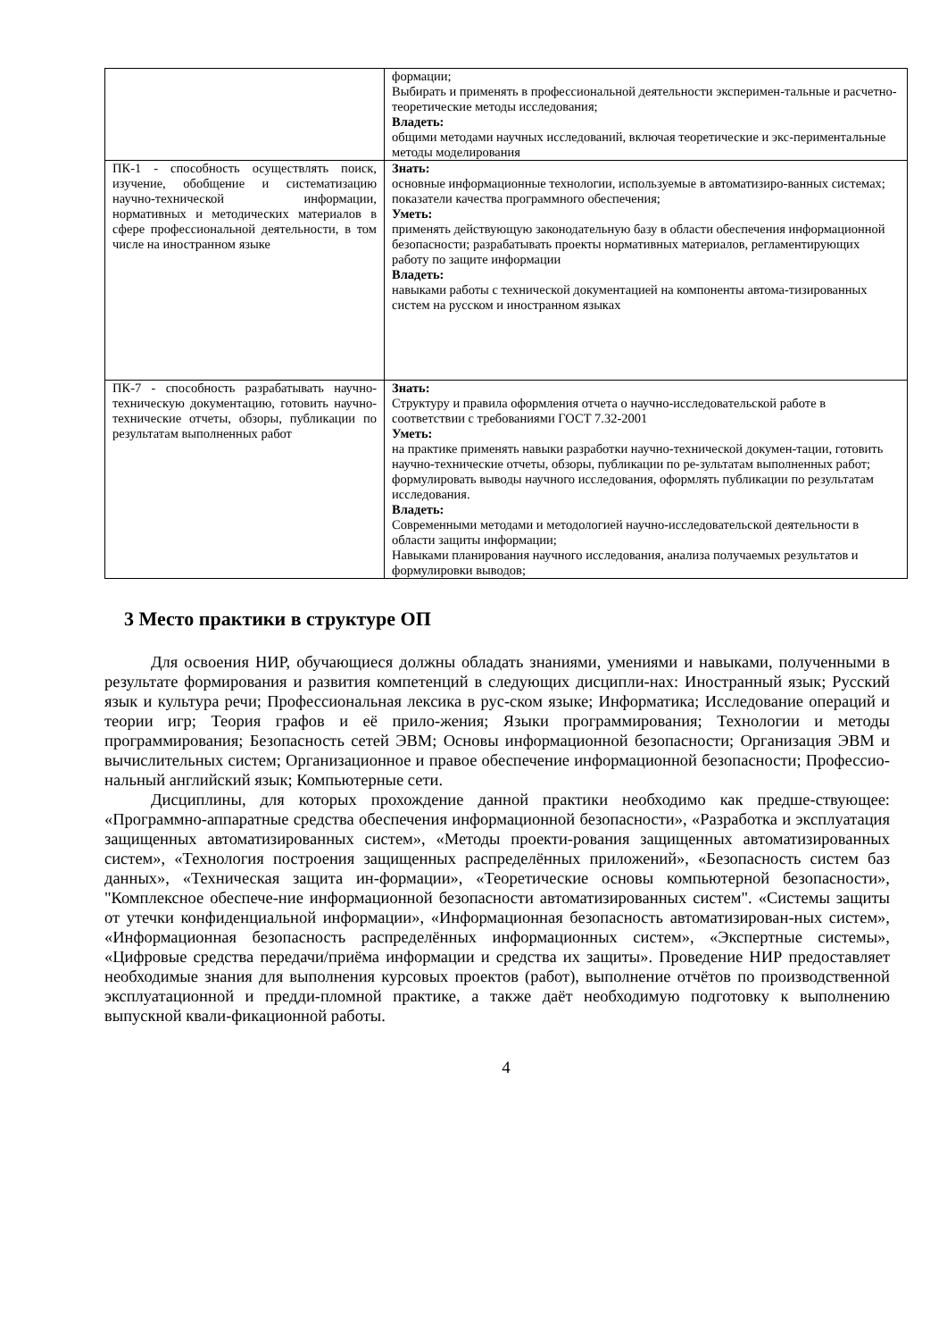| | формации; Выбирать и применять в профессиональной деятельности эксперимен-тальные и расчетно-теоретические методы исследования; Владеть: общими методами научных исследований, включая теоретические и экс-периментальные методы моделирования |
| ПК-1 - способность осуществлять поиск, изучение, обобщение и систематизацию научно-технической информации, нормативных и методических материалов в сфере профессиональной деятельности, в том числе на иностранном языке | Знать: основные информационные технологии, используемые в автоматизиро-ванных системах; показатели качества программного обеспечения; Уметь: применять действующую законодательную базу в области обеспечения информационной безопасности; разрабатывать проекты нормативных материалов, регламентирующих работу по защите информации Владеть: навыками работы с технической документацией на компоненты автома-тизированных систем на русском и иностранном языках |
| ПК-7 - способность разрабатывать научно-техническую документацию, готовить научно-технические отчеты, обзоры, публикации по результатам выполненных работ | Знать: Структуру и правила оформления отчета о научно-исследовательской работе в соответствии с требованиями ГОСТ 7.32-2001 Уметь: на практике применять навыки разработки научно-технической докумен-тации, готовить научно-технические отчеты, обзоры, публикации по ре-зультатам выполненных работ; формулировать выводы научного исследования, оформлять публикации по результатам исследования. Владеть: Современными методами и методологией научно-исследовательской деятельности в области защиты информации; Навыками планирования научного исследования, анализа получаемых результатов и формулировки выводов; |
3 Место практики в структуре ОП
Для освоения НИР, обучающиеся должны обладать знаниями, умениями и навыками, полученными в результате формирования и развития компетенций в следующих дисципли-нах: Иностранный язык; Русский язык и культура речи; Профессиональная лексика в рус-ском языке; Информатика; Исследование операций и теории игр; Теория графов и её прило-жения; Языки программирования; Технологии и методы программирования; Безопасность сетей ЭВМ; Основы информационной безопасности; Организация ЭВМ и вычислительных систем; Организационное и правое обеспечение информационной безопасности; Профессио-нальный английский язык; Компьютерные сети.
Дисциплины, для которых прохождение данной практики необходимо как предше-ствующее: «Программно-аппаратные средства обеспечения информационной безопасности», «Разработка и эксплуатация защищенных автоматизированных систем», «Методы проекти-рования защищенных автоматизированных систем», «Технология построения защищенных распределённых приложений», «Безопасность систем баз данных», «Техническая защита ин-формации», «Теоретические основы компьютерной безопасности», "Комплексное обеспече-ние информационной безопасности автоматизированных систем". «Системы защиты от утечки конфиденциальной информации», «Информационная безопасность автоматизирован-ных систем», «Информационная безопасность распределённых информационных систем», «Экспертные системы», «Цифровые средства передачи/приёма информации и средства их защиты». Проведение НИР предоставляет необходимые знания для выполнения курсовых проектов (работ), выполнение отчётов по производственной эксплуатационной и предди-пломной практике, а также даёт необходимую подготовку к выполнению выпускной квали-фикационной работы.
4